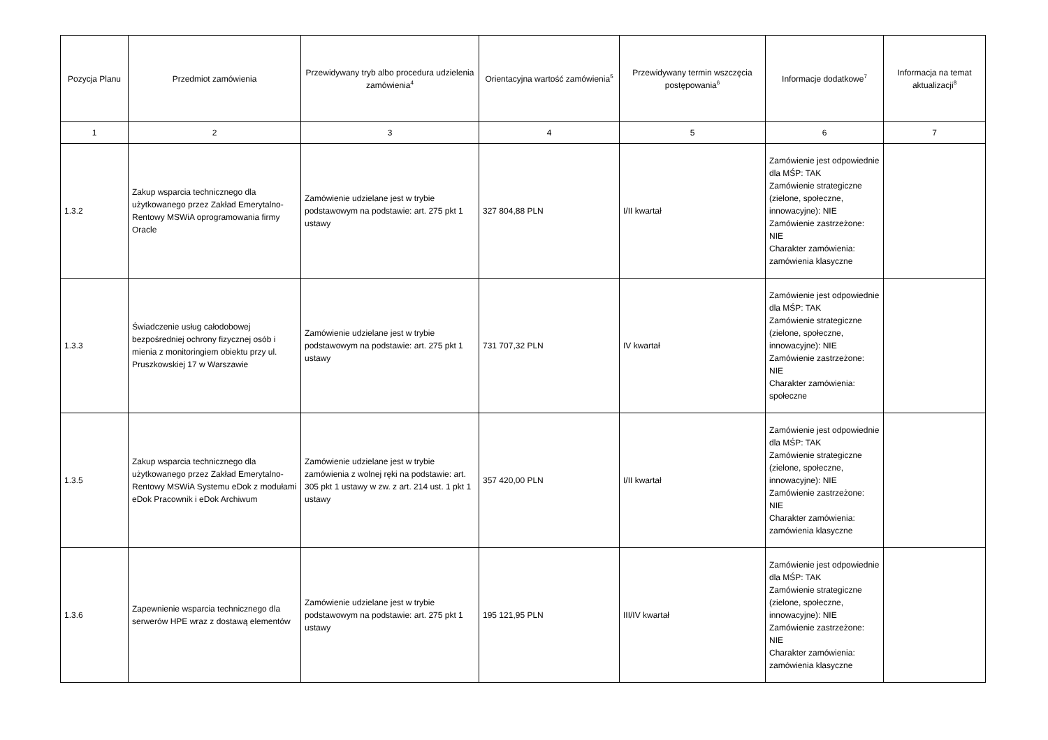| Pozycja Planu | Przedmiot zamówienia | Przewidywany tryb albo procedura udzielenia zamówienia<sup>4</sup> | Orientacyjna wartość zamówienia<sup>5</sup> | Przewidywany termin wszczęcia postępowania<sup>6</sup> | Informacje dodatkowe<sup>7</sup> | Informacja na temat aktualizacji<sup>8</sup> |
| --- | --- | --- | --- | --- | --- | --- |
| 1 | 2 | 3 | 4 | 5 | 6 | 7 |
| 1.3.2 | Zakup wsparcia technicznego dla użytkowanego przez Zakład Emerytalno-Rentowy MSWiA oprogramowania firmy Oracle | Zamówienie udzielane jest w trybie podstawowym na podstawie: art. 275 pkt 1 ustawy | 327 804,88 PLN | I/II kwartał | Zamówienie jest odpowiednie dla MŚP: TAK Zamówienie strategiczne (zielone, społeczne, innowacyjne): NIE Zamówienie zastrzeżone: NIE Charakter zamówienia: zamówienia klasyczne | |
| 1.3.3 | Świadczenie usług całodobowej bezpośredniej ochrony fizycznej osób i mienia z monitoringiem obiektu przy ul. Pruszkowskiej 17 w Warszawie | Zamówienie udzielane jest w trybie podstawowym na podstawie: art. 275 pkt 1 ustawy | 731 707,32 PLN | IV kwartał | Zamówienie jest odpowiednie dla MŚP: TAK Zamówienie strategiczne (zielone, społeczne, innowacyjne): NIE Zamówienie zastrzeżone: NIE Charakter zamówienia: społeczne | |
| 1.3.5 | Zakup wsparcia technicznego dla użytkowanego przez Zakład Emerytalno-Rentowy MSWiA Systemu eDok z modułami eDok Pracownik i eDok Archiwum | Zamówienie udzielane jest w trybie zamówienia z wolnej ręki na podstawie: art. 305 pkt 1 ustawy w zw. z art. 214 ust. 1 pkt 1 ustawy | 357 420,00 PLN | I/II kwartał | Zamówienie jest odpowiednie dla MŚP: TAK Zamówienie strategiczne (zielone, społeczne, innowacyjne): NIE Zamówienie zastrzeżone: NIE Charakter zamówienia: zamówienia klasyczne | |
| 1.3.6 | Zapewnienie wsparcia technicznego dla serwerów HPE wraz z dostawą elementów | Zamówienie udzielane jest w trybie podstawowym na podstawie: art. 275 pkt 1 ustawy | 195 121,95 PLN | III/IV kwartał | Zamówienie jest odpowiednie dla MŚP: TAK Zamówienie strategiczne (zielone, społeczne, innowacyjne): NIE Zamówienie zastrzeżone: NIE Charakter zamówienia: zamówienia klasyczne | |